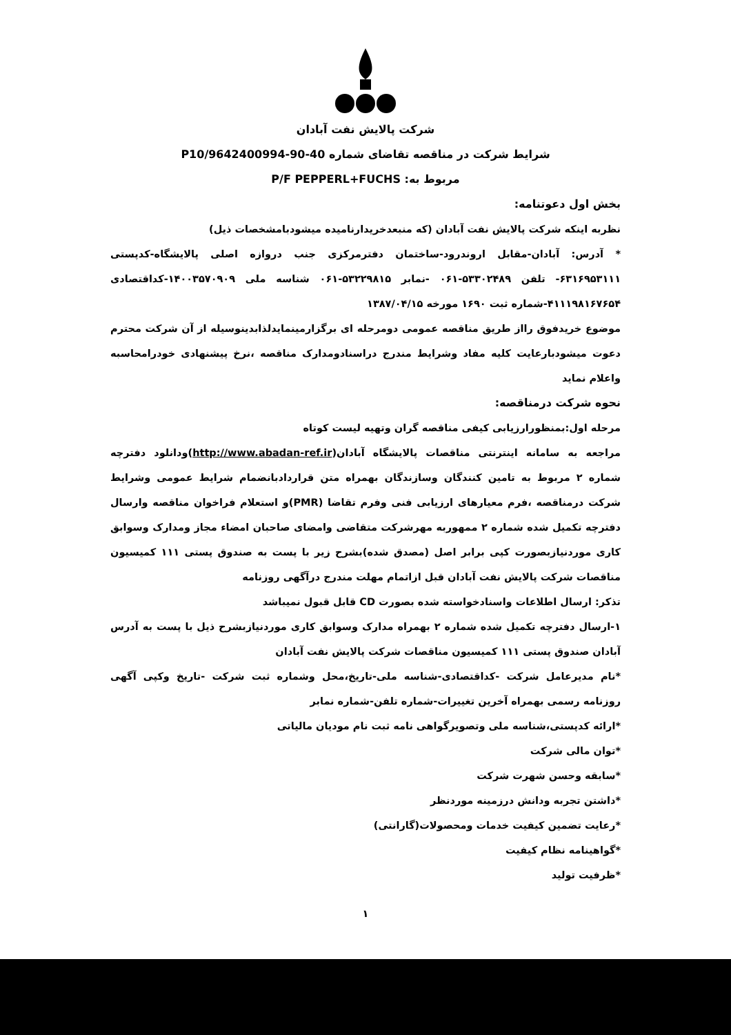شرکت پالایش نفت آبادان
شرایط شرکت در مناقصه تقاضای شماره 40-90-9642400994/P10
مربوط به: P/F PEPPERL+FUCHS
بخش اول دعوتنامه:
نظربه اینکه شرکت پالایش نفت آبادان (که منبعدخریدارنامیده میشودبامشخصات ذیل)
* آدرس: آبادان-مقابل اروندرود-ساختمان دفترمرکزی جنب دروازه اصلی پالایشگاه-کدپستی ۶۳۱۶۹۵۳۱۱۱- تلفن ۵۳۳۰۲۴۸۹-۰۶۱ -نمابر ۵۳۲۲۹۸۱۵-۰۶۱ شناسه ملی ۱۴۰۰۳۵۷۰۹۰۹-کداقتصادی ۴۱۱۱۹۸۱۶۷۶۵۴-شماره ثبت ۱۶۹۰ مورخه ۱۳۸۷/۰۴/۱۵
موضوع خریدفوق رااز طریق مناقصه عمومی دومرحله ای برگزارمینمایدلذابدینوسیله از آن شرکت محترم دعوت میشودبارعایت کلیه مفاد وشرایط مندرج دراسنادومدارک مناقصه ،نرخ پیشنهادی خودرامحاسبه واعلام نماید
نحوه شرکت درمناقصه:
مرحله اول:بمنظورارزیابی کیفی مناقصه گران وتهیه لیست کوتاه
مراجعه به سامانه اینترنتی مناقصات پالایشگاه آبادان(http://www.abadan-ref.ir)ودانلود دفترچه شماره ۲ مربوط به تامین کنندگان وسازندگان بهمراه متن قراردادبانضمام شرایط عمومی وشرایط شرکت درمناقصه ،فرم معیارهای ارزیابی فنی وفرم تقاضا (PMR)و استعلام فراخوان مناقصه وارسال دفترچه تکمیل شده شماره ۲ ممهوربه مهرشرکت متقاضی وامضای صاحبان امضاء مجاز ومدارک وسوابق کاری موردنیازبصورت کپی برابر اصل (مصدق شده)بشرح زیر با پست به صندوق پستی ۱۱۱ کمیسیون مناقصات شرکت پالایش نفت آبادان قبل ازاتمام مهلت مندرج درآگهی روزنامه
تذکر: ارسال اطلاعات واسنادخواسته شده بصورت CD قابل قبول نمیباشد
۱-ارسال دفترچه تکمیل شده شماره ۲ بهمراه مدارک وسوابق کاری موردنیازبشرح ذیل با پست به آدرس آبادان صندوق پستی ۱۱۱ کمیسیون مناقصات شرکت پالایش نفت آبادان
*نام مدیرعامل شرکت -کداقتصادی-شناسه ملی-تاریخ،محل وشماره ثبت شرکت -تاریخ وکپی آگهی روزنامه رسمی بهمراه آخرین تغییرات-شماره تلفن-شماره نمابر
*ارائه کدپستی،شناسه ملی وتصویرگواهی نامه ثبت نام مودیان مالیاتی
*توان مالی شرکت
*سابقه وحسن شهرت شرکت
*داشتن تجربه ودانش درزمینه موردنظر
*رعایت تضمین کیفیت خدمات ومحصولات(گارانتی)
*گواهینامه نظام کیفیت
*ظرفیت تولید
۱